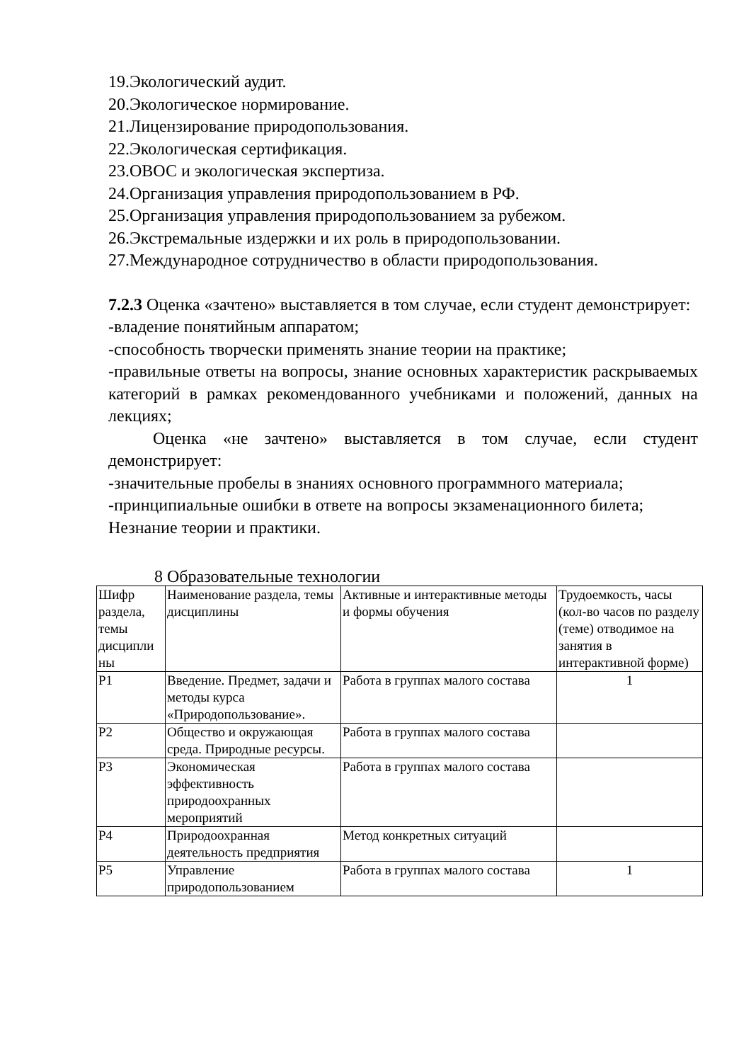19.Экологический аудит.
20.Экологическое нормирование.
21.Лицензирование природопользования.
22.Экологическая сертификация.
23.ОВОС и экологическая экспертиза.
24.Организация управления природопользованием в РФ.
25.Организация управления природопользованием за рубежом.
26.Экстремальные издержки и их роль в природопользовании.
27.Международное сотрудничество в области природопользования.
7.2.3 Оценка «зачтено» выставляется в том случае, если студент демонстрирует:
-владение понятийным аппаратом;
-способность творчески применять знание теории на практике;
-правильные ответы на вопросы, знание основных характеристик раскрываемых категорий в рамках рекомендованного учебниками и положений, данных на лекциях;
Оценка «не зачтено» выставляется в том случае, если студент демонстрирует:
-значительные пробелы в знаниях основного программного материала;
-принципиальные ошибки в ответе на вопросы экзаменационного билета;
Незнание теории и практики.
8 Образовательные технологии
| Шифр раздела, темы дисципли ны | Наименование раздела, темы дисциплины | Активные и интерактивные методы и формы обучения | Трудоемкость, часы (кол-во часов по разделу (теме) отводимое на занятия в интерактивной форме) |
| Р1 | Введение. Предмет, задачи и методы курса «Природопользование». | Работа в группах малого состава | 1 |
| Р2 | Общество и окружающая среда. Природные ресурсы. | Работа в группах малого состава | |
| Р3 | Экономическая эффективность природоохранных мероприятий | Работа в группах малого состава | |
| Р4 | Природоохранная деятельность предприятия | Метод конкретных ситуаций | |
| Р5 | Управление природопользованием | Работа в группах малого состава | 1 |